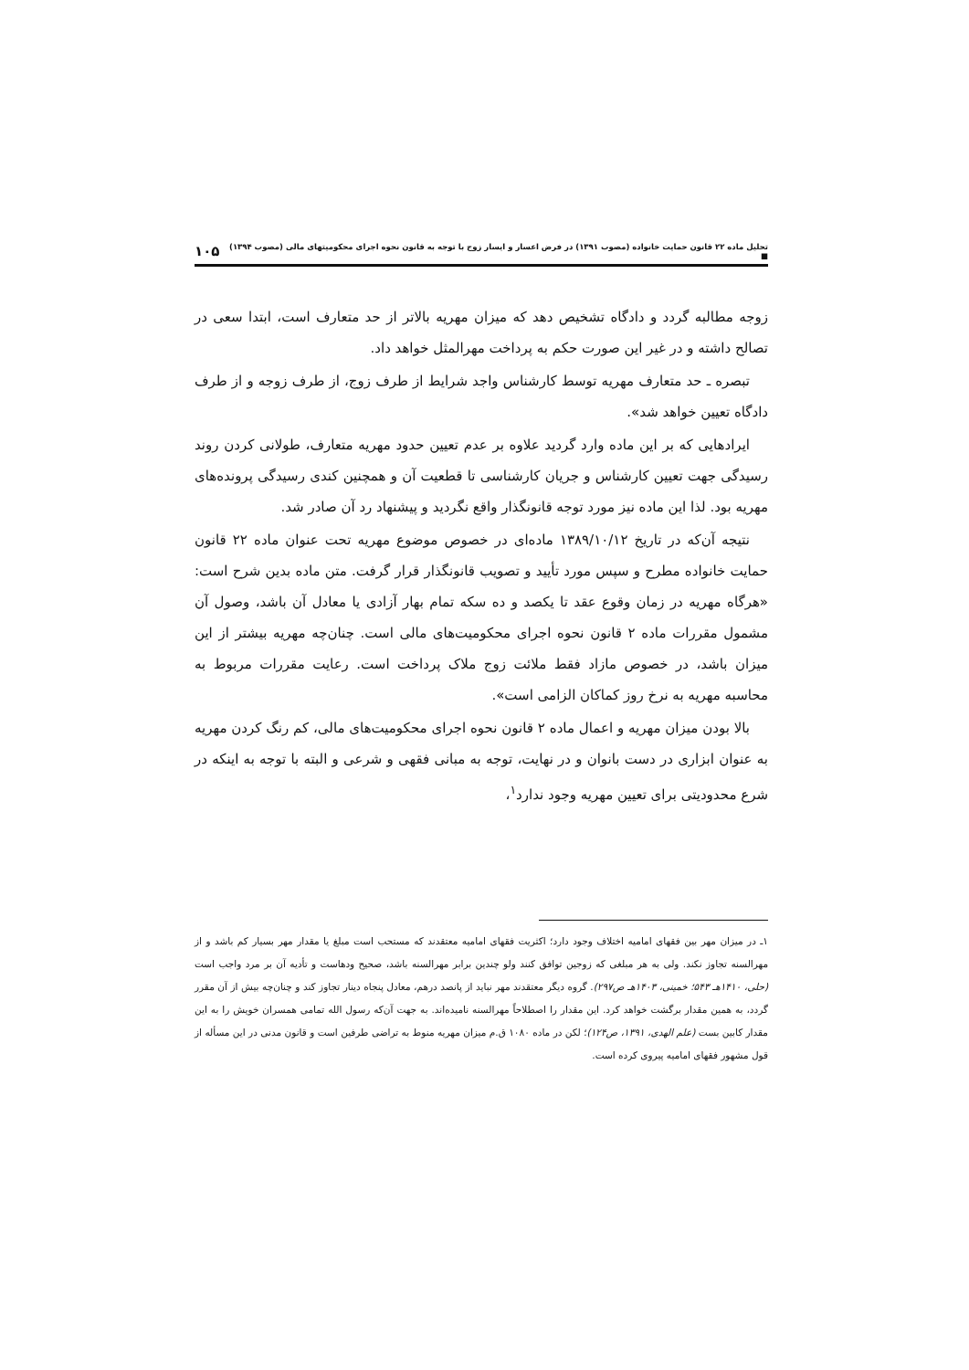تحلیل ماده ۲۲ قانون حمایت خانواده (مصوب ۱۳۹۱) در فرض اعسار و ایسار زوج با توجه به قانون نحوه اجرای محکومیتهای مالی (مصوب ۱۳۹۴) ■ ۱۰۵
زوجه مطالبه گردد و دادگاه تشخیص دهد که میزان مهریه بالاتر از حد متعارف است، ابتدا سعی در تصالح داشته و در غیر این صورت حکم به پرداخت مهرالمثل خواهد داد.
تبصره ـ حد متعارف مهریه توسط کارشناس واجد شرایط از طرف زوج، از طرف زوجه و از طرف دادگاه تعیین خواهد شد».
ایرادهایی که بر این ماده وارد گردید علاوه بر عدم تعیین حدود مهریه متعارف، طولانی کردن روند رسیدگی جهت تعیین کارشناس و جریان کارشناسی تا قطعیت آن و همچنین کندی رسیدگی پرونده‌های مهریه بود. لذا این ماده نیز مورد توجه قانونگذار واقع نگردید و پیشنهاد رد آن صادر شد.
نتیجه آن‌که در تاریخ ۱۳۸۹/۱۰/۱۲ ماده‌ای در خصوص موضوع مهریه تحت عنوان ماده ۲۲ قانون حمایت خانواده مطرح و سپس مورد تأیید و تصویب قانونگذار قرار گرفت. متن ماده بدین شرح است: «هرگاه مهریه در زمان وقوع عقد تا یکصد و ده سکه تمام بهار آزادی یا معادل آن باشد، وصول آن مشمول مقررات ماده ۲ قانون نحوه اجرای محکومیت‌های مالی است. چنان‌چه مهریه بیشتر از این میزان باشد، در خصوص مازاد فقط ملائت زوج ملاک پرداخت است. رعایت مقررات مربوط به محاسبه مهریه به نرخ روز کماکان الزامی است».
بالا بودن میزان مهریه و اعمال ماده ۲ قانون نحوه اجرای محکومیت‌های مالی، کم رنگ کردن مهریه به عنوان ابزاری در دست بانوان و در نهایت، توجه به مبانی فقهی و شرعی و البته با توجه به اینکه در شرع محدودیتی برای تعیین مهریه وجود ندارد<sup>۱</sup>،
۱ـ در میزان مهر بین فقهای امامیه اختلاف وجود دارد؛ اکثریت فقهای امامیه معتقدند که مستحب است مبلغ یا مقدار مهر بسیار کم باشد و از مهرالسنه تجاوز نکند. ولی به هر مبلغی که زوجین توافق کنند ولو چندین برابر مهرالسنه باشد، صحیح ودهاست و تأدیه آن بر مرد واجب است (حلی، ۱۴۱۰هـ ۵۴۳؛ خمینی، ۱۴۰۳هـ ص۲۹۷). گروه دیگر معتقدند مهر نباید از پانصد درهم، معادل پنجاه دینار تجاوز کند و چنان‌چه بیش از آن مقرر گردد، به همین مقدار برگشت خواهد کرد. این مقدار را اصطلاحاً مهرالسنه نامیده‌اند. به جهت آن‌که رسول الله تمامی همسران خویش را به این مقدار کابین بست (علم الهدی، ۱۳۹۱، ص۱۲۴)؛ لکن در ماده ۱۰۸۰ ق.م میزان مهریه منوط به تراضی طرفین است و قانون مدنی در این مسأله از قول مشهور فقهای امامیه پیروی کرده است.